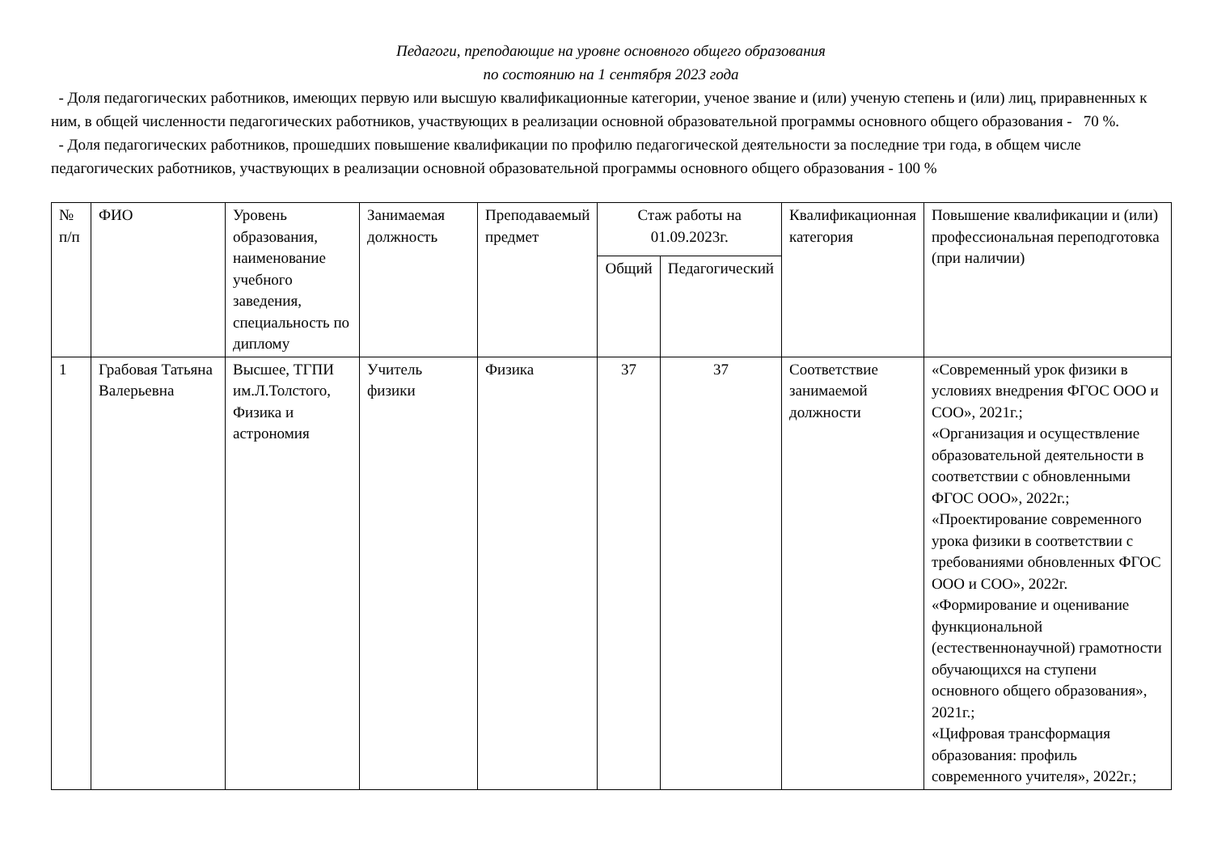Педагоги, преподающие на уровне основного общего образования
по состоянию на 1 сентября 2023 года
- Доля педагогических работников, имеющих первую или высшую квалификационные категории, ученое звание и (или) ученую степень и (или) лиц, приравненных к ним, в общей численности педагогических работников, участвующих в реализации основной образовательной программы основного общего образования - 70 %.
- Доля педагогических работников, прошедших повышение квалификации по профилю педагогической деятельности за последние три года, в общем числе педагогических работников, участвующих в реализации основной образовательной программы основного общего образования - 100 %
| № п/п | ФИО | Уровень образования, наименование учебного заведения, специальность по диплому | Занимаемая должность | Преподаваемый предмет | Стаж работы на 01.09.2023г. | | Квалификационная категория | Повышение квалификации и (или) профессиональная переподготовка (при наличии) |
| --- | --- | --- | --- | --- | --- | --- | --- | --- |
| | | | | | Общий | Педагогический | | |
| 1 | Грабовая Татьяна Валерьевна | Высшее, ТГПИ им.Л.Толстого, Физика и астрономия | Учитель физики | Физика | 37 | 37 | Соответствие занимаемой должности | «Современный урок физики в условиях внедрения ФГОС ООО и СОО», 2021г.; «Организация и осуществление образовательной деятельности в соответствии с обновленными ФГОС ООО», 2022г.; «Проектирование современного урока физики в соответствии с требованиями обновленных ФГОС ООО и СОО», 2022г. «Формирование и оценивание функциональной (естественнонаучной) грамотности обучающихся на ступени основного общего образования», 2021г.; «Цифровая трансформация образования: профиль современного учителя», 2022г.; |